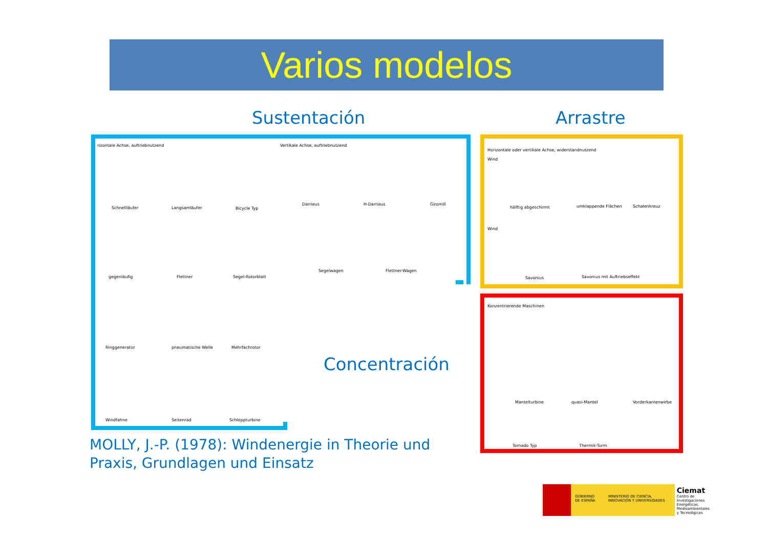Varios modelos
Sustentación Arrastre
rizontale Achse, auftriebnutzend Vertikale Achse, auftriebnutzend
Schnellläufer Langsamläufer Bicycle Typ
Darrieus H-Darrieus Giromill
gegenläufig Flettner Segel-Rotorblatt
Segelwagen Flettner-Wagen
Ringgenerator pneumatische Welle Mehrfachrotor
Windfahne Seitenrad Schleppturbine
Concentración
Horizontale oder vertikale Achse, widerstandnutzend
Wind
hälftig abgeschirmt umklappende Flächen Schalenkreuz
Wind
Savonius Savonius mit Auftriebseffekt
Konzentrierende Maschinen
Mantelturbine quasi-Mantel Vorderkantenwirbe
Tornado Typ Thermik-Turm
MOLLY, J.-P. (1978): Windenergie in Theorie und
Praxis, Grundlagen und Einsatz
GOBIERNO DE ESPAÑA MINISTERIO DE CIENCIA, INNOVACIÓN Y UNIVERSIDADES
Ciemat
Centro de Investigaciones Energéticas, Medioambientales y Tecnológicas